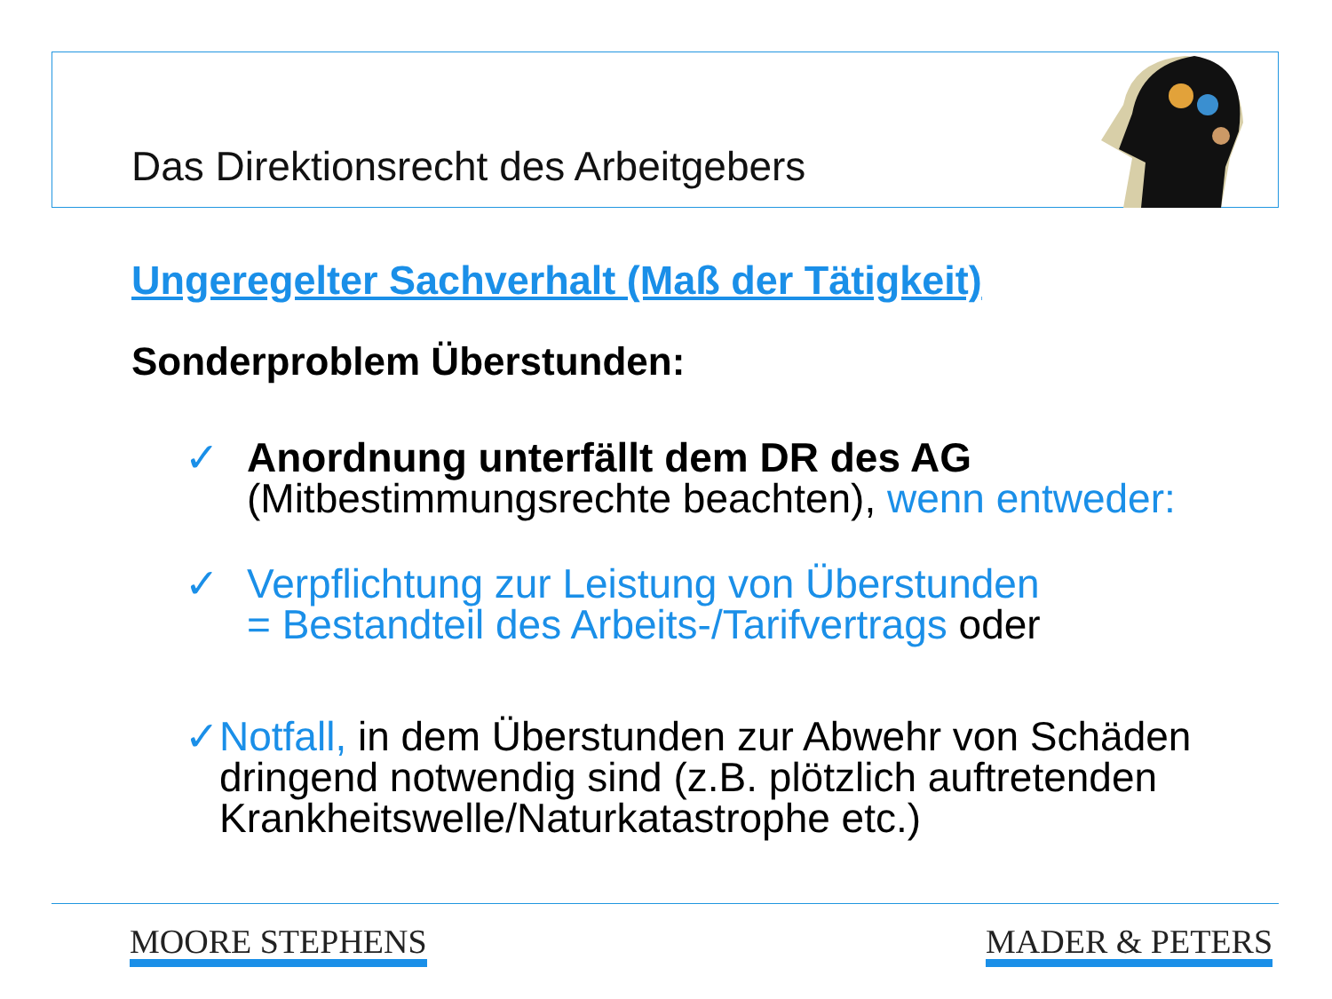Das Direktionsrecht des Arbeitgebers
Ungeregelter Sachverhalt (Maß der Tätigkeit)
Sonderproblem Überstunden:
✓ Anordnung unterfällt dem DR des AG
(Mitbestimmungsrechte beachten), wenn entweder:
✓ Verpflichtung zur Leistung von Überstunden
= Bestandteil des Arbeits-/Tarifvertrags oder
✓ Notfall, in dem Überstunden zur Abwehr von Schäden dringend notwendig sind (z.B. plötzlich auftretenden Krankheitswelle/Naturkatastrophe etc.)
MOORE STEPHENS MADER & PETERS